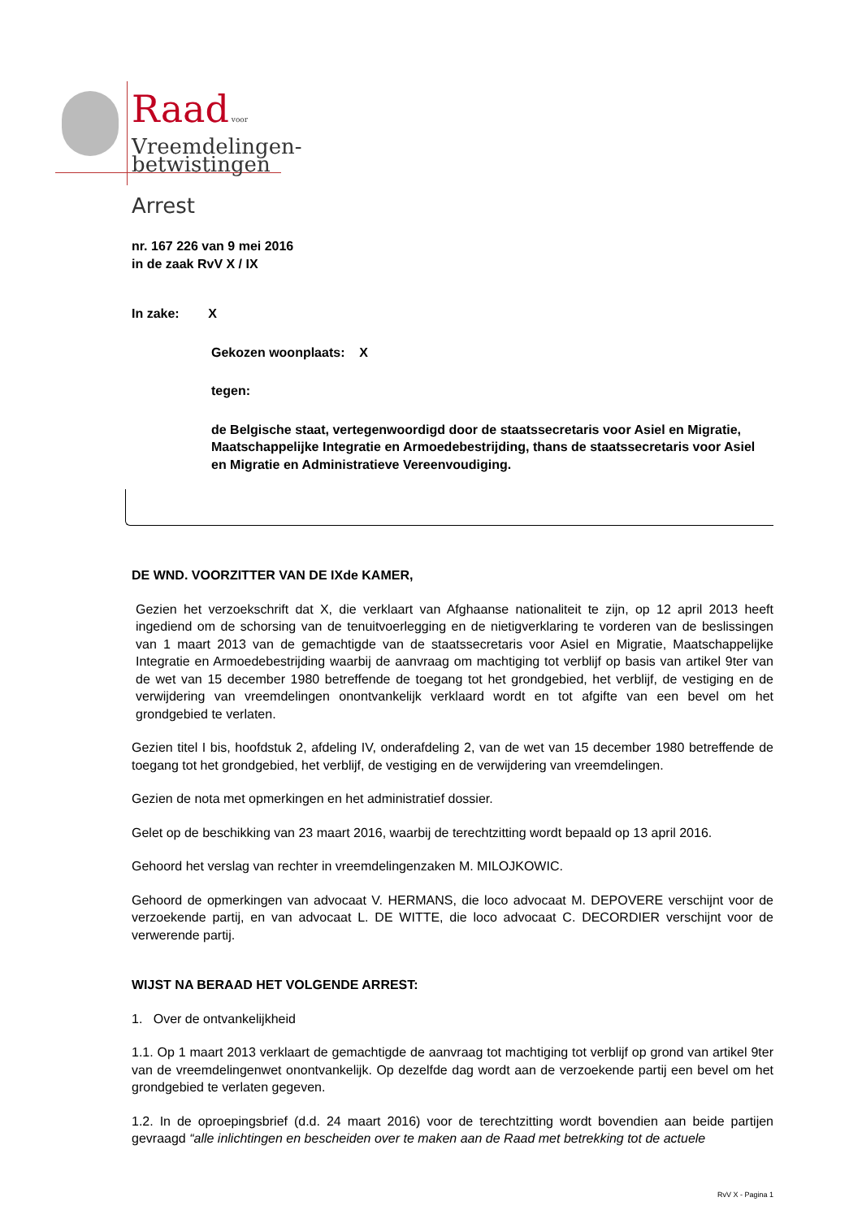Raad voor
Vreemdelingen-
betwistingen
Arrest
nr. 167 226 van 9 mei 2016
in de zaak RvV X / IX
In zake: X
Gekozen woonplaats: X
tegen:
de Belgische staat, vertegenwoordigd door de staatssecretaris voor Asiel en Migratie, Maatschappelijke Integratie en Armoedebestrijding, thans de staatssecretaris voor Asiel en Migratie en Administratieve Vereenvoudiging.
DE WND. VOORZITTER VAN DE IXde KAMER,
Gezien het verzoekschrift dat X, die verklaart van Afghaanse nationaliteit te zijn, op 12 april 2013 heeft ingediend om de schorsing van de tenuitvoerlegging en de nietigverklaring te vorderen van de beslissingen van 1 maart 2013 van de gemachtigde van de staatssecretaris voor Asiel en Migratie, Maatschappelijke Integratie en Armoedebestrijding waarbij de aanvraag om machtiging tot verblijf op basis van artikel 9ter van de wet van 15 december 1980 betreffende de toegang tot het grondgebied, het verblijf, de vestiging en de verwijdering van vreemdelingen onontvankelijk verklaard wordt en tot afgifte van een bevel om het grondgebied te verlaten.
Gezien titel I bis, hoofdstuk 2, afdeling IV, onderafdeling 2, van de wet van 15 december 1980 betreffende de toegang tot het grondgebied, het verblijf, de vestiging en de verwijdering van vreemdelingen.
Gezien de nota met opmerkingen en het administratief dossier.
Gelet op de beschikking van 23 maart 2016, waarbij de terechtzitting wordt bepaald op 13 april 2016.
Gehoord het verslag van rechter in vreemdelingenzaken M. MILOJKOWIC.
Gehoord de opmerkingen van advocaat V. HERMANS, die loco advocaat M. DEPOVERE verschijnt voor de verzoekende partij, en van advocaat L. DE WITTE, die loco advocaat C. DECORDIER verschijnt voor de verwerende partij.
WIJST NA BERAAD HET VOLGENDE ARREST:
1. Over de ontvankelijkheid
1.1. Op 1 maart 2013 verklaart de gemachtigde de aanvraag tot machtiging tot verblijf op grond van artikel 9ter van de vreemdelingenwet onontvankelijk. Op dezelfde dag wordt aan de verzoekende partij een bevel om het grondgebied te verlaten gegeven.
1.2. In de oproepingsbrief (d.d. 24 maart 2016) voor de terechtzitting wordt bovendien aan beide partijen gevraagd “alle inlichtingen en bescheiden over te maken aan de Raad met betrekking tot de actuele
RvV X - Pagina 1